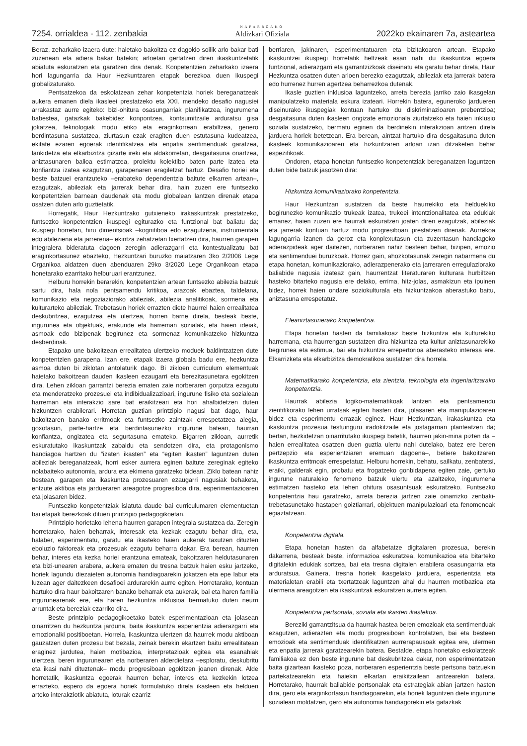7254. orrialdea - 112. zenbakia NAFARROAKO
Aldizkari Ofiziala 2022ko ekainaren 7a, asteartea
Beraz, zeharkako izaera dute: haietako bakoitza ez dagokio soilik arlo bakar bati zuzenean eta adiera bakar batekin; arloetan gertatzen diren ikaskuntzetatik abiatuta eskuratzen eta garatzen dira denak. Konpetentzien zeharkako izaera hori lagungarria da Haur Hezkuntzaren etapak berezkoa duen ikuspegi globalizaturako.
Pentsatzekoa da eskolatzean zehar konpetentzia horiek bereganatzeak aukera emanen diela ikasleei prestatzeko eta XXI. mendeko desafio nagusiei arrakastaz aurre egiteko: bizi-ohitura osasungarriak planifikatzea, ingurumena babestea, gatazkak bakebidez konpontzea, kontsumitzaile arduratsu gisa jokatzea, teknologiak modu etiko eta eraginkorrean erabiltzea, genero berdintasuna sustatzea, ziurtasun ezak eragiten duen estutasuna kudeatzea, ekitate ezaren egoerak identifikatzea eta enpatia sentimenduak garatzea, lankidetza eta elkarbizitza gizarte ireki eta aldakorretan, desgaitasuna onartzea, aniztasunaren balioa estimatzea, proiektu kolektibo baten parte izatea eta konfiantza izatea ezagutzan, garapenaren eragiletzat hartuz. Desafio horiei eta beste batzuei erantzuteko –erabateko dependentzia baitute elkarren artean–, ezagutzak, abileziak eta jarrerak behar dira, hain zuzen ere funtsezko konpetentzien barnean daudenak eta modu globalean lantzen direnak etapa osatzen duten arlo guztietatik.
Horregatik, Haur Hezkuntzako gutxieneko irakaskuntzak prestatzeko, funtsezko konpetentzien ikuspegi egiturazko eta funtzional bat baliatu da; ikuspegi horretan, hiru dimentsioak –kognitiboa edo ezagutzena, instrumentala edo abileziena eta jarrerena– ekintza zehatzetan txertatzen dira, haurren garapen integralera bideratuta dagoen zeregin adierazgarri eta kontestualizatu bat eraginkortasunez ebazteko, Hezkuntzari buruzko maiatzaren 3ko 2/2006 Lege Organikoa aldatzen duen abenduaren 29ko 3/2020 Lege Organikoan etapa honetarako ezarritako helburuari erantzunez.
Helburu horrekin berarekin, konpetentzien artean funtsezko abilezia batzuk sartu dira, hala nola pentsamendu kritikoa, arazoak ebaztea, taldelana, komunikazio eta negoziaziorako abileziak, abilezia analitikoak, sormena eta kulturarteko abileziak. Trebetasun horiek errazten diete haurrei haien errealitatea deskubritzea, ezagutzea eta ulertzea, horren barne direla, besteak beste, ingurunea eta objektuak, erakunde eta harreman sozialak, eta haien ideiak, asmoak edo bizipenak begirunez eta sormenaz komunikatzeko hizkuntza desberdinak.
Etapako une bakoitzean errealitatea ulertzeko moduek baldintzatzen dute konpetentzien garapena. Izan ere, etapak izaera globala badu ere, hezkuntza asmoa duten bi ziklotan antolaturik dago. Bi zikloen curriculum elementuak haietako bakoitzean dauden ikasleen ezaugarri eta berezitasunetara egokitzen dira. Lehen zikloan garrantzi berezia ematen zaie norberaren gorputza ezagutu eta menderatzeko prozesuei eta indibidualizazioari, ingurune fisiko eta sozialean harreman eta interakzio sare bat eraikitzeari eta hori ahalbidetzen duten hizkuntzen erabilerari. Horretan guztian printzipio nagusi bat dago, haur bakoitzaren banako erritmoak eta funtsezko zaintzak errespetatzea alegia, goxotasun, parte-hartze eta berdintasunezko ingurune batean, haurrari konfiantza, ongizatea eta segurtasuna emateko. Bigarren zikloan, aurretik eskuratutako ikaskuntzak zabaldu eta sendotzen dira, eta protagonismo handiagoa hartzen du “izaten ikasten” eta “egiten ikasten” laguntzen duten abileziak bereganatzeak, horri esker aurrera eginen baitute zereginak egiteko nolabaiteko autonomia, ardura eta ekimena garatzeko bidean. Ziklo batean nahiz bestean, garapen eta ikaskuntza prozesuaren ezaugarri nagusiak behaketa, entzute aktiboa eta jardueraren areagotze progresiboa dira, esperimentazioaren eta jolasaren bidez.
Funtsezko konpetentziak islatuta daude bai curriculumaren elementuetan bai etapak berezkoak dituen printzipio pedagogikoetan.
Printzipio horietako lehena haurren garapen integrala sustatzea da. Zeregin horretarako, haien beharrak, interesak eta kezkak ezagutu behar dira, eta, halaber, esperimentatu, garatu eta ikasteko haien aukerak taxutzen dituzten eboluzio faktoreak eta prozesuak ezagutu beharra dakar. Era berean, haurren behar, interes eta kezka horiei erantzuna emateak, bakoitzaren heldutasunaren eta bizi-unearen arabera, aukera ematen du tresna batzuk haien esku jartzeko, horiek lagundu diezaieten autonomia handiagoarekin jokatzen eta epe labur eta luzean ager daitezkeen desafioei ardurarekin aurre egiten. Horretarako, kontuan hartuko dira haur bakoitzaren banako beharrak eta aukerak, bai eta haren familia ingurunearenak ere, eta haren hezkuntza inklusioa bermatuko duten neurri arruntak eta bereziak ezarriko dira.
Beste printzipio pedagogikoetako batek esperimentazioan eta jolasean oinarritzen du hezkuntza jarduna, baita ikaskuntza esperientzia adierazgarri eta emozionalki positiboetan. Horrela, ikaskuntza ulertzen da haurrek modu aktiboan gauzatzen duten prozesu bat bezala, zeinak berekin ekartzen baitu errealitatean eraginez jardutea, haien motibazioa, interpretazioak egitea eta esanahiak ulertzea, beren ingurunearen eta norberaren alderdietara –esploratu, deskubritu eta ikasi nahi dituztenak– modu progresiboan egokitzen joanen direnak. Alde horretatik, ikaskuntza egoerak haurren behar, interes eta kezkekin lotzea errazteko, espero da egoera horiek formulatuko direla ikasleen eta helduen arteko interakziotik abiatuta, loturak ezarriz
berriaren, jakinaren, esperimentatuaren eta bizitakoaren artean. Etapako ikaskuntzei ikuspegi horretatik heltzeak esan nahi du ikaskuntza egoera funtzional, adierazgarri eta garrantzizkoak diseinatu eta garatu behar direla, Haur Hezkuntza osatzen duten arloen berezko ezagutzak, abileziak eta jarrerak batera edo hurrenez hurren agertzea beharrezkoa dutenak.
Ikasle guztien inklusioa laguntzeko, arreta berezia jarriko zaio ikasgelan manipulatzeko materiala eskura izateari. Horrekin batera, eguneroko jardueren diseinurako ikuspegiak kontuan hartuko du diskriminazioaren prebentzioa; desgaitasuna duten ikasleen ongizate emozionala ziurtatzeko eta haien inklusio soziala sustatzeko, bermatu eginen da berdinekin interakzioan aritzen direla jarduera horiek betetzean. Era berean, aintzat hartuko dira desgaitasuna duten ikasleek komunikazioaren eta hizkuntzaren arloan izan ditzaketen behar espezifikoak.
Ondoren, etapa honetan funtsezko konpetentziak bereganatzen laguntzen duten bide batzuk jasotzen dira:
Hizkuntza komunikaziorako konpetentzia.
Haur Hezkuntzan sustatzen da beste haurrekiko eta helduekiko begirunezko komunikazio trukeak izatea, trukeei intentzionalitatea eta edukiak emanez, haien zuzen ere haurrak eskuratzen joaten diren ezagutzak, abileziak eta jarrerak kontuan hartuz modu progresiboan prestatzen direnak. Aurrekoa lagungarria izanen da geroz eta konplexutasun eta zuzentasun handiagoko adierazpideak ager daitezen, norberaren nahiz besteen behar, bizipen, emozio eta sentimenduei buruzkoak. Horrez gain, ahozkotasunak zeregin nabarmena du etapa honetan, komunikaziorako, adierazpenerako eta jarreraren erregulaziorako baliabide nagusia izateaz gain, haurrentzat literaturaren kulturara hurbiltzen hasteko bitarteko nagusia ere delako, errima, hitz-jolas, asmakizun eta ipuinen bidez, horrek haien ondare soziokulturala eta hizkuntzakoa aberastuko baitu, aniztasuna errespetatuz.
Eleaniztasunerako konpetentzia.
Etapa honetan hasten da familiakoaz beste hizkuntza eta kulturekiko harremana, eta haurrengan sustatzen dira hizkuntza eta kultur aniztasunarekiko begirunea eta estimua, bai eta hizkuntza errepertorioa aberasteko interesa ere. Elkarrizketa eta elkarbizitza demokratikoa sustatzen dira horrela.
Matematikarako konpetentzia, eta zientzia, teknologia eta ingeniaritzarako konpetentzia.
Haurrak abilezia logiko-matematikoak lantzen eta pentsamendu zientifikorako lehen urratsak egiten hasten dira, jolasaren eta manipulazioaren bidez eta esperimentu errazak eginez. Haur Hezkuntzan, irakaskuntza eta ikaskuntza prozesua testuinguru iradokitzaile eta jostagarrian planteatzen da; bertan, hezkidetzan oinarritutako ikuspegi batetik, haurren jakin-mina pizten da –haien errealitatea osatzen duen guztia ulertu nahi dutelako, batez ere beren pertzepzio eta esperientziaren eremuan dagoena–, betiere bakoitzaren ikaskuntza erritmoak errespetatuz. Helburu horrekin, behatu, sailkatu, zenbatetsi, eraiki, galderak egin, probatu eta frogatzeko gonbidapena egiten zaie, gertuko ingurune naturaleko fenomeno batzuk ulertu eta azaltzeko, ingurumena estimatzen hasteko eta lehen ohitura osasuntsuak eskuratzeko. Funtsezko konpetentzia hau garatzeko, arreta berezia jartzen zaie oinarrizko zenbaki-trebetasunetako hastapen goiztiarrari, objektuen manipulazioari eta fenomenoak egiaztatzeari.
Konpetentzia digitala.
Etapa honetan hasten da alfabetatze digitalaren prozesua, berekin dakarrena, besteak beste, informazioa eskuratzea, komunikazioa eta bitarteko digitalekin edukiak sortzea, bai eta tresna digitalen erabilera osasungarria eta arduratsua. Gainera, tresna horiek ikasgelako jarduera, esperientzia eta materialetan erabili eta txertatzeak laguntzen ahal du haurren motibazioa eta ulermena areagotzen eta ikaskuntzak eskuratzen aurrera egiten.
Konpetentzia pertsonala, soziala eta ikasten ikastekoa.
Bereziki garrantzitsua da haurrak hastea beren emozioak eta sentimenduak ezagutzen, adierazten eta modu progresiboan kontrolatzen, bai eta besteen emozioak eta sentimenduak identifikatzen aurrerapausoak egitea ere, ulermen eta enpatia jarrerak garatzearekin batera. Bestalde, etapa honetako eskolatzeak familiakoa ez den beste ingurune bat deskubritzea dakar, non esperimentatzen baita gizartean ikasteko poza, norberaren esperientzia beste pertsona batzuekin partekatzearekin eta haiekin elkarlan eraikitzailean aritzearekin batera. Horretarako, haurrak baliabide pertsonalak eta estrategiak abian jartzen hasten dira, gero eta eraginkortasun handiagoarekin, eta horiek laguntzen diete ingurune sozialean moldatzen, gero eta autonomia handiagorekin eta gatazkak